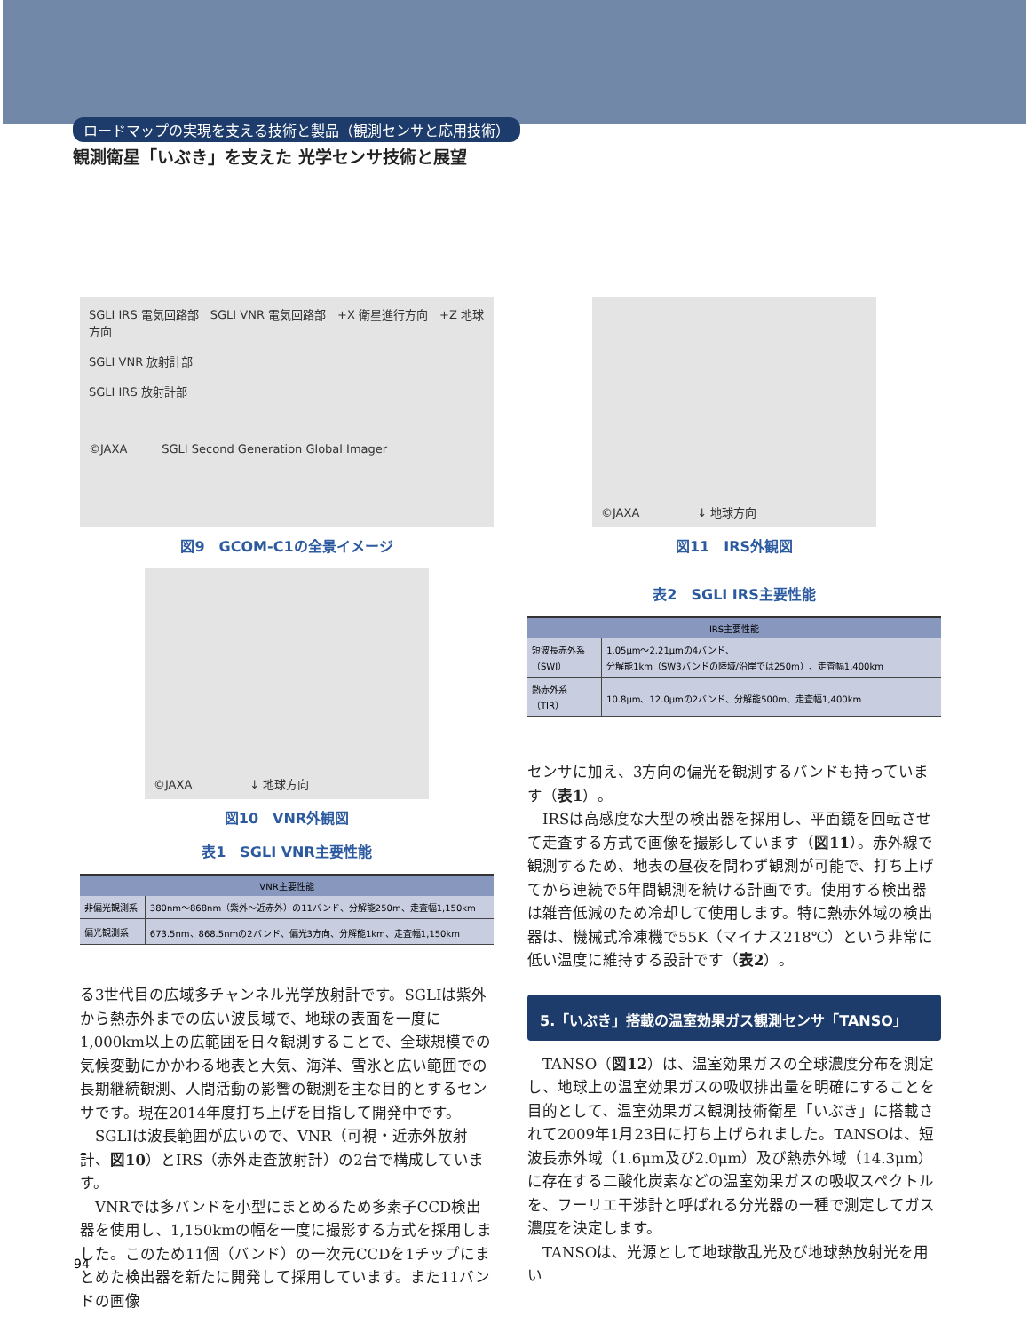ロードマップの実現を支える技術と製品（観測センサと応用技術）
観測衛星「いぶき」を支えた 光学センサ技術と展望
SGLI IRS 電気回路部　SGLI VNR 電気回路部　+X 衛星進行方向　+Z 地球方向
SGLI VNR 放射計部
SGLI IRS 放射計部
©JAXA　　　SGLI Second Generation Global Imager
図9　GCOM-C1の全景イメージ
©JAXA　　　　　↓ 地球方向
図10　VNR外観図
表1　SGLI VNR主要性能
| VNR主要性能 | |
| --- | --- |
| 非偏光観測系 | 380nm～868nm（紫外～近赤外）の11バンド、分解能250m、走査幅1,150km |
| 偏光観測系 | 673.5nm、868.5nmの2バンド、偏光3方向、分解能1km、走査幅1,150km |
る3世代目の広域多チャンネル光学放射計です。SGLIは紫外から熱赤外までの広い波長域で、地球の表面を一度に1,000km以上の広範囲を日々観測することで、全球規模での気候変動にかかわる地表と大気、海洋、雪氷と広い範囲での長期継続観測、人間活動の影響の観測を主な目的とするセンサです。現在2014年度打ち上げを目指して開発中です。
　SGLIは波長範囲が広いので、VNR（可視・近赤外放射計、図10）とIRS（赤外走査放射計）の2台で構成しています。
　VNRでは多バンドを小型にまとめるため多素子CCD検出器を使用し、1,150kmの幅を一度に撮影する方式を採用しました。このため11個（バンド）の一次元CCDを1チップにまとめた検出器を新たに開発して採用しています。また11バンドの画像
©JAXA　　　　　↓ 地球方向
図11　IRS外観図
表2　SGLI IRS主要性能
| IRS主要性能 | |
| --- | --- |
| 短波長赤外系 （SWI） | 1.05μm～2.21μmの4バンド、 分解能1km（SW3バンドの陸域/沿岸では250m）、走査幅1,400km |
| 熱赤外系 （TIR） | 10.8μm、12.0μmの2バンド、分解能500m、走査幅1,400km |
センサに加え、3方向の偏光を観測するバンドも持っています（表1）。
　IRSは高感度な大型の検出器を採用し、平面鏡を回転させて走査する方式で画像を撮影しています（図11）。赤外線で観測するため、地表の昼夜を問わず観測が可能で、打ち上げてから連続で5年間観測を続ける計画です。使用する検出器は雑音低減のため冷却して使用します。特に熱赤外域の検出器は、機械式冷凍機で55K（マイナス218℃）という非常に低い温度に維持する設計です（表2）。
5.「いぶき」搭載の温室効果ガス観測センサ「TANSO」
　TANSO（図12）は、温室効果ガスの全球濃度分布を測定し、地球上の温室効果ガスの吸収排出量を明確にすることを目的として、温室効果ガス観測技術衛星「いぶき」に搭載されて2009年1月23日に打ち上げられました。TANSOは、短波長赤外域（1.6μm及び2.0μm）及び熱赤外域（14.3μm）に存在する二酸化炭素などの温室効果ガスの吸収スペクトルを、フーリエ干渉計と呼ばれる分光器の一種で測定してガス濃度を決定します。
　TANSOは、光源として地球散乱光及び地球熱放射光を用い
94